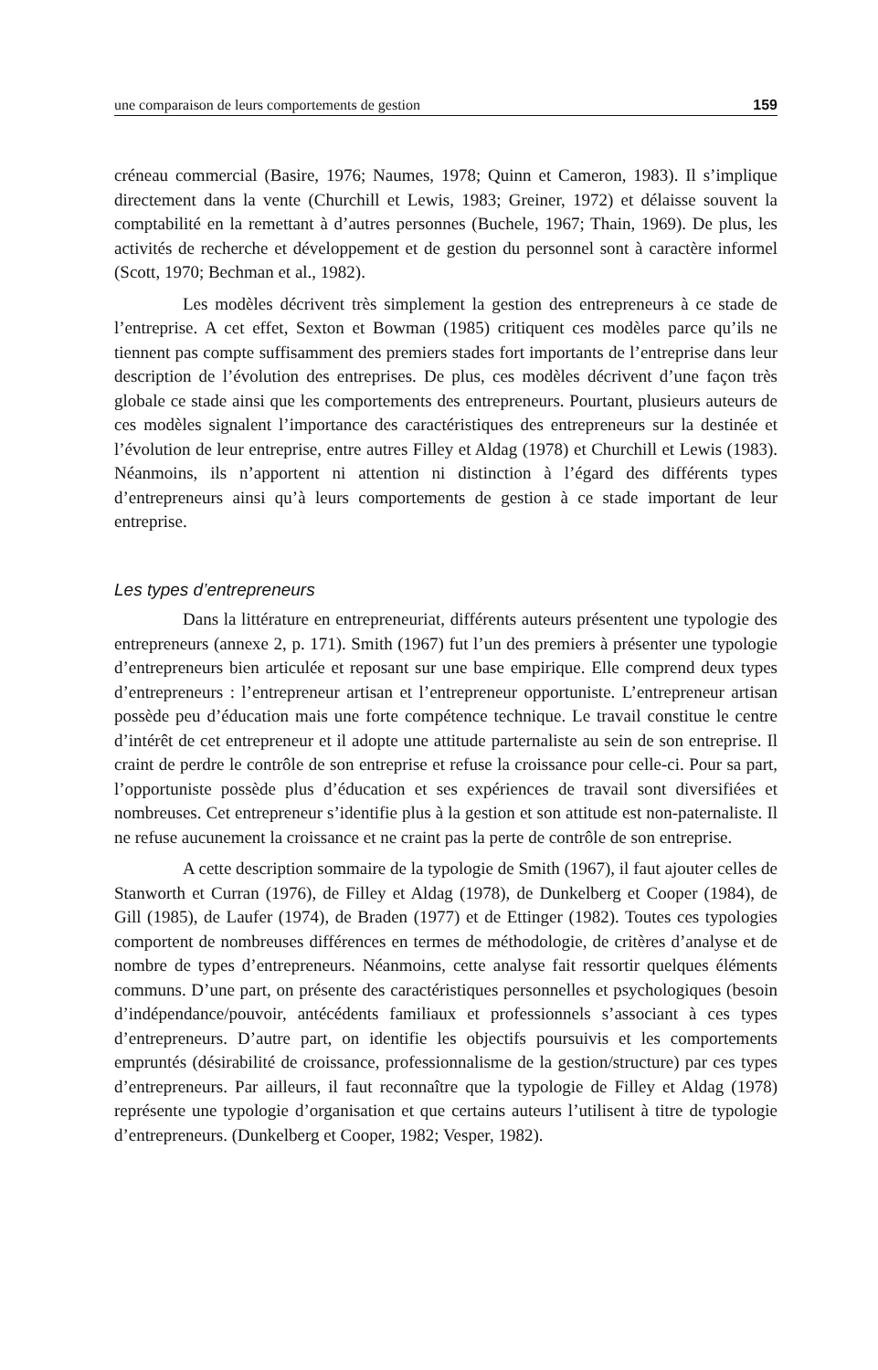une comparaison de leurs comportements de gestion 159
créneau commercial (Basire, 1976; Naumes, 1978; Quinn et Cameron, 1983). Il s’implique directement dans la vente (Churchill et Lewis, 1983; Greiner, 1972) et délaisse souvent la comptabilité en la remettant à d’autres personnes (Buchele, 1967; Thain, 1969). De plus, les activités de recherche et développement et de gestion du personnel sont à caractère informel (Scott, 1970; Bechman et al., 1982).
Les modèles décrivent très simplement la gestion des entrepreneurs à ce stade de l’entreprise. A cet effet, Sexton et Bowman (1985) critiquent ces modèles parce qu’ils ne tiennent pas compte suffisamment des premiers stades fort importants de l’entreprise dans leur description de l’évolution des entreprises. De plus, ces modèles décrivent d’une façon très globale ce stade ainsi que les comportements des entrepreneurs. Pourtant, plusieurs auteurs de ces modèles signalent l’importance des caractéristiques des entrepreneurs sur la destinée et l’évolution de leur entreprise, entre autres Filley et Aldag (1978) et Churchill et Lewis (1983). Néanmoins, ils n’apportent ni attention ni distinction à l’égard des différents types d’entrepreneurs ainsi qu’à leurs comportements de gestion à ce stade important de leur entreprise.
Les types d’entrepreneurs
Dans la littérature en entrepreneuriat, différents auteurs présentent une typologie des entrepreneurs (annexe 2, p. 171). Smith (1967) fut l’un des premiers à présenter une typologie d’entrepreneurs bien articulée et reposant sur une base empirique. Elle comprend deux types d’entrepreneurs : l’entrepreneur artisan et l’entrepreneur opportuniste. L’entrepreneur artisan possède peu d’éducation mais une forte compétence technique. Le travail constitue le centre d’intérêt de cet entrepreneur et il adopte une attitude parternaliste au sein de son entreprise. Il craint de perdre le contrôle de son entreprise et refuse la croissance pour celle-ci. Pour sa part, l’opportuniste possède plus d’éducation et ses expériences de travail sont diversifiées et nombreuses. Cet entrepreneur s’identifie plus à la gestion et son attitude est non-paternaliste. Il ne refuse aucunement la croissance et ne craint pas la perte de contrôle de son entreprise.
A cette description sommaire de la typologie de Smith (1967), il faut ajouter celles de Stanworth et Curran (1976), de Filley et Aldag (1978), de Dunkelberg et Cooper (1984), de Gill (1985), de Laufer (1974), de Braden (1977) et de Ettinger (1982). Toutes ces typologies comportent de nombreuses différences en termes de méthodologie, de critères d’analyse et de nombre de types d’entrepreneurs. Néanmoins, cette analyse fait ressortir quelques éléments communs. D’une part, on présente des caractéristiques personnelles et psychologiques (besoin d’indépendance/pouvoir, antécédents familiaux et professionnels s’associant à ces types d’entrepreneurs. D’autre part, on identifie les objectifs poursuivis et les comportements empruntés (désirabilité de croissance, professionnalisme de la gestion/structure) par ces types d’entrepreneurs. Par ailleurs, il faut reconnaître que la typologie de Filley et Aldag (1978) représente une typologie d’organisation et que certains auteurs l’utilisent à titre de typologie d’entrepreneurs. (Dunkelberg et Cooper, 1982; Vesper, 1982).